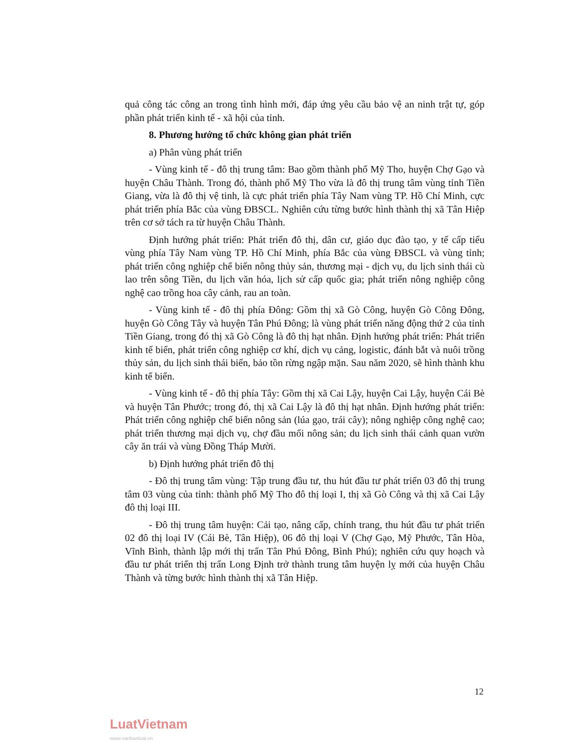quả công tác công an trong tình hình mới, đáp ứng yêu cầu bảo vệ an ninh trật tự, góp phần phát triển kinh tế - xã hội của tỉnh.
8. Phương hướng tổ chức không gian phát triển
a) Phân vùng phát triển
- Vùng kinh tế - đô thị trung tâm: Bao gồm thành phố Mỹ Tho, huyện Chợ Gạo và huyện Châu Thành. Trong đó, thành phố Mỹ Tho vừa là đô thị trung tâm vùng tỉnh Tiền Giang, vừa là đô thị vệ tinh, là cực phát triển phía Tây Nam vùng TP. Hồ Chí Minh, cực phát triển phía Bắc của vùng ĐBSCL. Nghiên cứu từng bước hình thành thị xã Tân Hiệp trên cơ sở tách ra từ huyện Châu Thành.
Định hướng phát triển: Phát triển đô thị, dân cư, giáo dục đào tạo, y tế cấp tiểu vùng phía Tây Nam vùng TP. Hồ Chí Minh, phía Bắc của vùng ĐBSCL và vùng tỉnh; phát triển công nghiệp chế biến nông thủy sản, thương mại - dịch vụ, du lịch sinh thái cù lao trên sông Tiền, du lịch văn hóa, lịch sử cấp quốc gia; phát triển nông nghiệp công nghệ cao trồng hoa cây cảnh, rau an toàn.
- Vùng kinh tế - đô thị phía Đông: Gồm thị xã Gò Công, huyện Gò Công Đông, huyện Gò Công Tây và huyện Tân Phú Đông; là vùng phát triển năng động thứ 2 của tỉnh Tiền Giang, trong đó thị xã Gò Công là đô thị hạt nhân. Định hướng phát triển: Phát triển kinh tế biển, phát triển công nghiệp cơ khí, dịch vụ cảng, logistic, đánh bắt và nuôi trồng thủy sản, du lịch sinh thái biển, bảo tồn rừng ngập mặn. Sau năm 2020, sẽ hình thành khu kinh tế biển.
- Vùng kinh tế - đô thị phía Tây: Gồm thị xã Cai Lậy, huyện Cai Lậy, huyện Cái Bè và huyện Tân Phước; trong đó, thị xã Cai Lậy là đô thị hạt nhân. Định hướng phát triển: Phát triển công nghiệp chế biến nông sản (lúa gạo, trái cây); nông nghiệp công nghệ cao; phát triển thương mại dịch vụ, chợ đầu mối nông sản; du lịch sinh thái cảnh quan vườn cây ăn trái và vùng Đồng Tháp Mười.
b) Định hướng phát triển đô thị
- Đô thị trung tâm vùng: Tập trung đầu tư, thu hút đầu tư phát triển 03 đô thị trung tâm 03 vùng của tỉnh: thành phố Mỹ Tho đô thị loại I, thị xã Gò Công và thị xã Cai Lậy đô thị loại III.
- Đô thị trung tâm huyện: Cải tạo, nâng cấp, chỉnh trang, thu hút đầu tư phát triển 02 đô thị loại IV (Cái Bè, Tân Hiệp), 06 đô thị loại V (Chợ Gạo, Mỹ Phước, Tân Hòa, Vĩnh Bình, thành lập mới thị trấn Tân Phú Đông, Bình Phú); nghiên cứu quy hoạch và đầu tư phát triển thị trấn Long Định trở thành trung tâm huyện lỵ mới của huyện Châu Thành và từng bước hình thành thị xã Tân Hiệp.
12
LuatVietnam
www.vanbanluat.vn